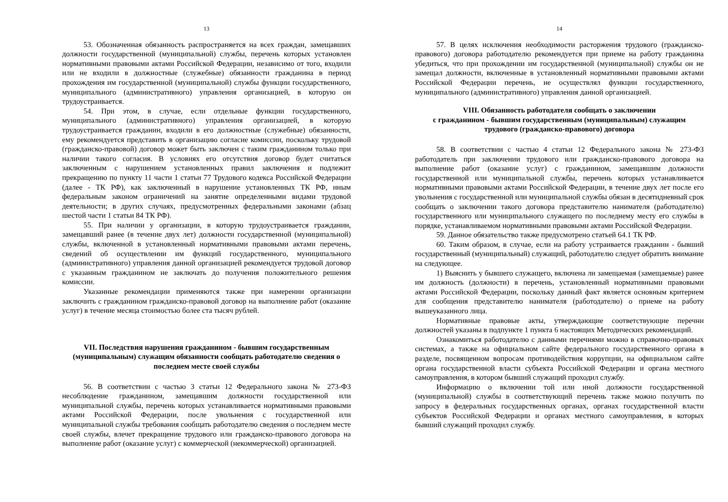13
53. Обозначенная обязанность распространяется на всех граждан, замещавших должности государственной (муниципальной) службы, перечень которых установлен нормативными правовыми актами Российской Федерации, независимо от того, входили или не входили в должностные (служебные) обязанности гражданина в период прохождения им государственной (муниципальной) службы функции государственного, муниципального (административного) управления организацией, в которую он трудоустраивается.
54. При этом, в случае, если отдельные функции государственного, муниципального (административного) управления организацией, в которую трудоустраивается гражданин, входили в его должностные (служебные) обязанности, ему рекомендуется представить в организацию согласие комиссии, поскольку трудовой (гражданско-правовой) договор может быть заключен с таким гражданином только при наличии такого согласия. В условиях его отсутствия договор будет считаться заключенным с нарушением установленных правил заключения и подлежит прекращению по пункту 11 части 1 статьи 77 Трудового кодекса Российской Федерации (далее - ТК РФ), как заключенный в нарушение установленных ТК РФ, иным федеральным законом ограничений на занятие определенными видами трудовой деятельности; в других случаях, предусмотренных федеральными законами (абзац шестой части 1 статьи 84 ТК РФ).
55. При наличии у организации, в которую трудоустраивается гражданин, замещавший ранее (в течение двух лет) должности государственной (муниципальной) службы, включенной в установленный нормативными правовыми актами перечень, сведений об осуществлении им функций государственного, муниципального (административного) управления данной организацией рекомендуется трудовой договор с указанным гражданином не заключать до получения положительного решения комиссии.
Указанные рекомендации применяются также при намерении организации заключить с гражданином гражданско-правовой договор на выполнение работ (оказание услуг) в течение месяца стоимостью более ста тысяч рублей.
VII. Последствия нарушения гражданином - бывшим государственным (муниципальным) служащим обязанности сообщать работодателю сведения о последнем месте своей службы
56. В соответствии с частью 3 статьи 12 Федерального закона № 273-ФЗ несоблюдение гражданином, замещавшим должности государственной или муниципальной службы, перечень которых устанавливается нормативными правовыми актами Российской Федерации, после увольнения с государственной или муниципальной службы требования сообщать работодателю сведения о последнем месте своей службы, влечет прекращение трудового или гражданско-правового договора на выполнение работ (оказание услуг) с коммерческой (некоммерческой) организацией.
14
57. В целях исключения необходимости расторжения трудового (гражданско-правового) договора работодателю рекомендуется при приеме на работу гражданина убедиться, что при прохождении им государственной (муниципальной) службы он не замещал должности, включенные в установленный нормативными правовыми актами Российской Федерации перечень, не осуществлял функции государственного, муниципального (административного) управления данной организацией.
VIII. Обязанность работодателя сообщать о заключении
с гражданином - бывшим государственным (муниципальным) служащим
трудового (гражданско-правового) договора
58. В соответствии с частью 4 статьи 12 Федерального закона № 273-ФЗ работодатель при заключении трудового или гражданско-правового договора на выполнение работ (оказание услуг) с гражданином, замещавшим должности государственной или муниципальной службы, перечень которых устанавливается нормативными правовыми актами Российской Федерации, в течение двух лет после его увольнения с государственной или муниципальной службы обязан в десятидневный срок сообщать о заключении такого договора представителю нанимателя (работодателю) государственного или муниципального служащего по последнему месту его службы в порядке, устанавливаемом нормативными правовыми актами Российской Федерации.
59. Данное обязательство также предусмотрено статьей 64.1 ТК РФ.
60. Таким образом, в случае, если на работу устраивается гражданин - бывший государственный (муниципальный) служащий, работодателю следует обратить внимание на следующее.
1) Выяснить у бывшего служащего, включена ли замещаемая (замещаемые) ранее им должность (должности) в перечень, установленный нормативными правовыми актами Российской Федерации, поскольку данный факт является основным критерием для сообщения представителю нанимателя (работодателю) о приеме на работу вышеуказанного лица.
Нормативные правовые акты, утверждающие соответствующие перечни должностей указаны в подпункте 1 пункта 6 настоящих Методических рекомендаций.
Ознакомиться работодателю с данными перечнями можно в справочно-правовых системах, а также на официальном сайте федерального государственного органа в разделе, посвященном вопросам противодействия коррупции, на официальном сайте органа государственной власти субъекта Российской Федерации и органа местного самоуправления, в котором бывший служащий проходил службу.
Информацию о включении той или иной должности государственной (муниципальной) службы в соответствующий перечень также можно получить по запросу в федеральных государственных органах, органах государственной власти субъектов Российской Федерации и органах местного самоуправления, в которых бывший служащий проходил службу.